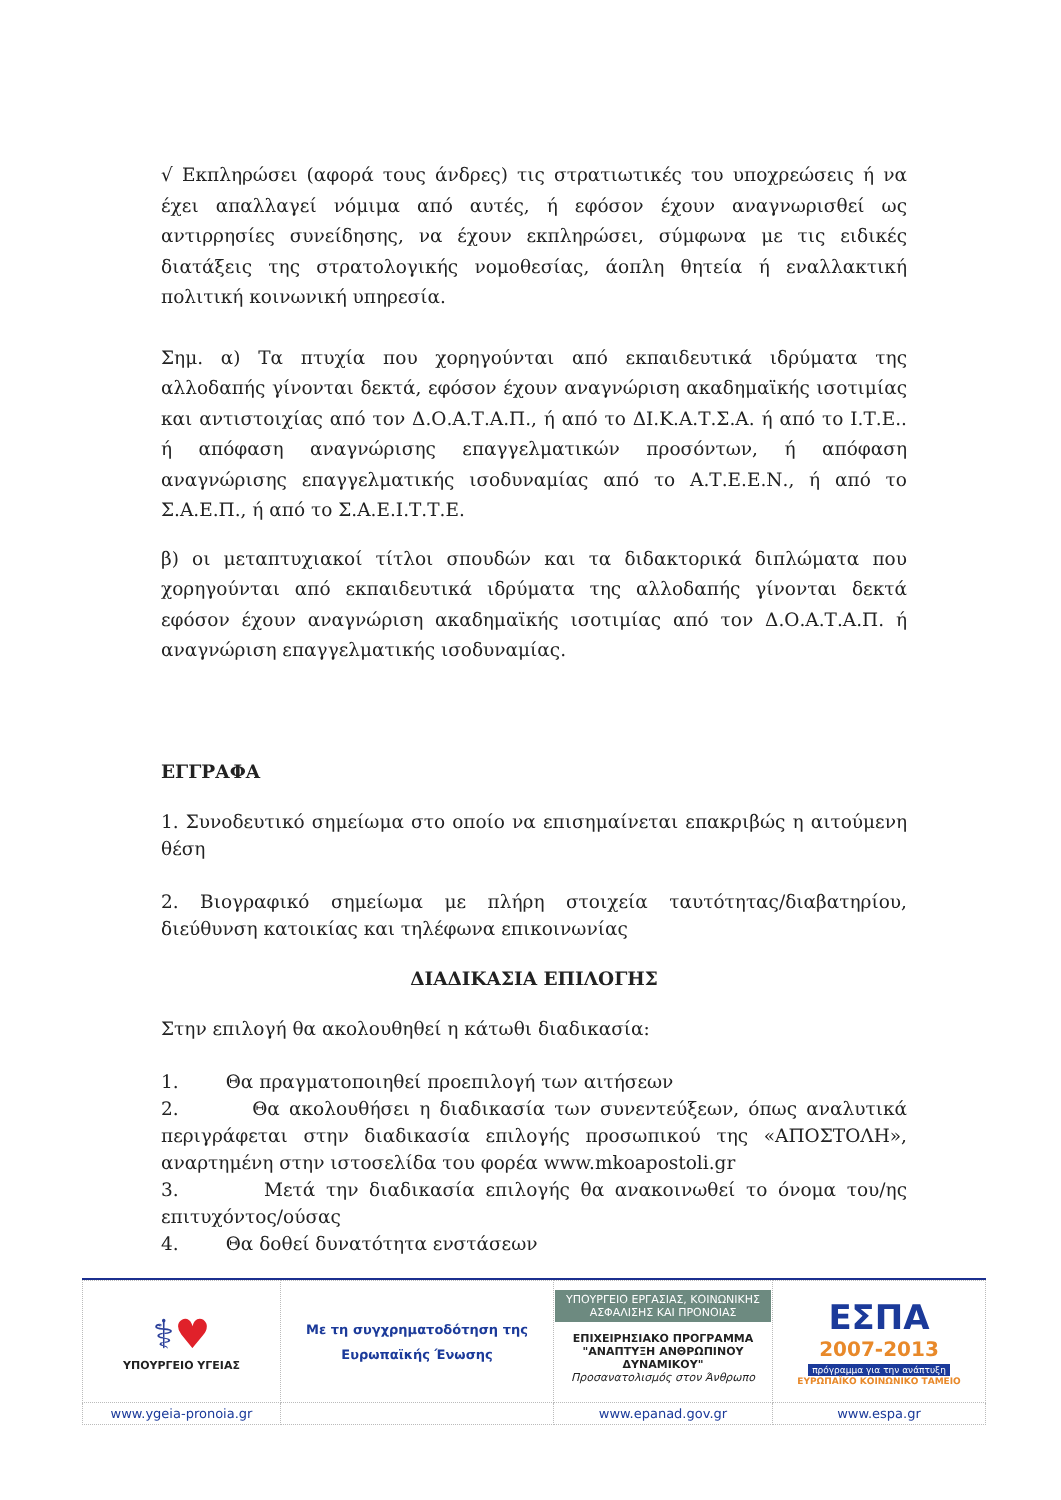√ Εκπληρώσει (αφορά τους άνδρες) τις στρατιωτικές του υποχρεώσεις ή να έχει απαλλαγεί νόμιμα από αυτές, ή εφόσον έχουν αναγνωρισθεί ως αντιρρησίες συνείδησης, να έχουν εκπληρώσει, σύμφωνα με τις ειδικές διατάξεις της στρατολογικής νομοθεσίας, άοπλη θητεία ή εναλλακτική πολιτική κοινωνική υπηρεσία.
Σημ. α) Τα πτυχία που χορηγούνται από εκπαιδευτικά ιδρύματα της αλλοδαπής γίνονται δεκτά, εφόσον έχουν αναγνώριση ακαδημαϊκής ισοτιμίας και αντιστοιχίας από τον Δ.Ο.Α.Τ.Α.Π., ή από το ΔΙ.Κ.Α.Τ.Σ.Α. ή από το Ι.Τ.Ε.. ή απόφαση αναγνώρισης επαγγελματικών προσόντων, ή απόφαση αναγνώρισης επαγγελματικής ισοδυναμίας από το Α.Τ.Ε.Ε.Ν., ή από το Σ.Α.Ε.Π., ή από το Σ.Α.Ε.Ι.Τ.Τ.Ε.
β) οι μεταπτυχιακοί τίτλοι σπουδών και τα διδακτορικά διπλώματα που χορηγούνται από εκπαιδευτικά ιδρύματα της αλλοδαπής γίνονται δεκτά εφόσον έχουν αναγνώριση ακαδημαϊκής ισοτιμίας από τον Δ.Ο.Α.Τ.Α.Π. ή αναγνώριση επαγγελματικής ισοδυναμίας.
ΕΓΓΡΑΦΑ
1. Συνοδευτικό σημείωμα στο οποίο να επισημαίνεται επακριβώς η αιτούμενη θέση
2. Βιογραφικό σημείωμα με πλήρη στοιχεία ταυτότητας/διαβατηρίου, διεύθυνση κατοικίας και τηλέφωνα επικοινωνίας
ΔΙΑΔΙΚΑΣΙΑ ΕΠΙΛΟΓΗΣ
Στην επιλογή θα ακολουθηθεί η κάτωθι διαδικασία:
1. Θα πραγματοποιηθεί προεπιλογή των αιτήσεων
2. Θα ακολουθήσει η διαδικασία των συνεντεύξεων, όπως αναλυτικά περιγράφεται στην διαδικασία επιλογής προσωπικού της «ΑΠΟΣΤΟΛΗ», αναρτημένη στην ιστοσελίδα του φορέα www.mkoapostoli.gr
3. Μετά την διαδικασία επιλογής θα ανακοινωθεί το όνομα του/ης επιτυχόντος/ούσας
4. Θα δοθεί δυνατότητα ενστάσεων
| ⚕ ♥ ΥΠΟΥΡΓΕΙΟ ΥΓΕΙΑΣ | Με τη συγχρηματοδότηση της Ευρωπαϊκής Ένωσης | ΥΠΟΥΡΓΕΙΟ ΕΡΓΑΣΙΑΣ, ΚΟΙΝΩΝΙΚΗΣ ΑΣΦΑΛΙΣΗΣ ΚΑΙ ΠΡΟΝΟΙΑΣ ΕΠΙΧΕΙΡΗΣΙΑΚΟ ΠΡΟΓΡΑΜΜΑ "ΑΝΑΠΤΥΞΗ ΑΝΘΡΩΠΙΝΟΥ ΔΥΝΑΜΙΚΟΥ" Προσανατολισμός στον Άνθρωπο | ΕΣΠΑ 2007-2013 πρόγραμμα για την ανάπτυξη ΕΥΡΩΠΑΪΚΟ ΚΟΙΝΩΝΙΚΟ ΤΑΜΕΙΟ |
| www.ygeia-pronoia.gr | | www.epanad.gov.gr | www.espa.gr |